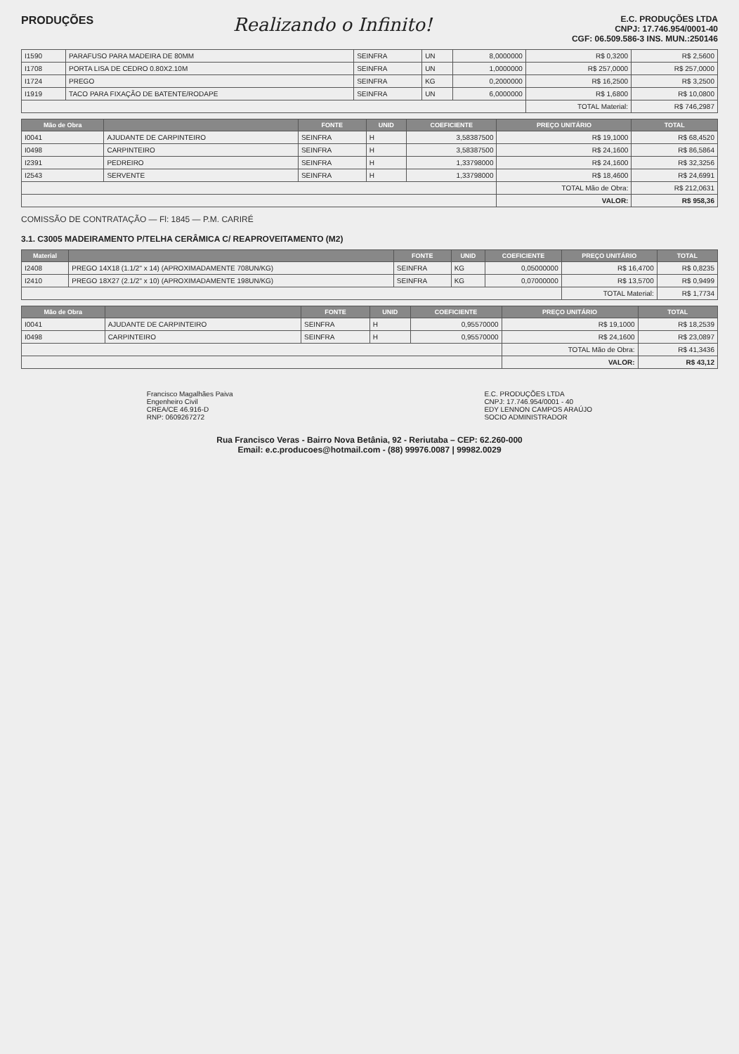PRODUÇÕES
Realizando o Infinito!
E.C. PRODUÇÕES LTDA
CNPJ: 17.746.954/0001-40
CGF: 06.509.586-3 INS. MUN.:250146
| I1590 | PARAFUSO PARA MADEIRA DE 80MM | SEINFRA | UN | 8,0000000 | R$ 0,3200 | R$ 2,5600 |
| I1708 | PORTA LISA DE CEDRO 0.80X2.10M | SEINFRA | UN | 1,0000000 | R$ 257,0000 | R$ 257,0000 |
| I1724 | PREGO | SEINFRA | KG | 0,2000000 | R$ 16,2500 | R$ 3,2500 |
| I1919 | TACO PARA FIXAÇÃO DE BATENTE/RODAPE | SEINFRA | UN | 6,0000000 | R$ 1,6800 | R$ 10,0800 |
| | | | | | TOTAL Material: | R$ 746,2987 |
| Mão de Obra | | FONTE | UNID | COEFICIENTE | PREÇO UNITÁRIO | TOTAL |
| --- | --- | --- | --- | --- | --- | --- |
| I0041 | AJUDANTE DE CARPINTEIRO | SEINFRA | H | 3,58387500 | R$ 19,1000 | R$ 68,4520 |
| I0498 | CARPINTEIRO | SEINFRA | H | 3,58387500 | R$ 24,1600 | R$ 86,5864 |
| I2391 | PEDREIRO | SEINFRA | H | 1,33798000 | R$ 24,1600 | R$ 32,3256 |
| I2543 | SERVENTE | SEINFRA | H | 1,33798000 | R$ 18,4600 | R$ 24,6991 |
| | | | | | TOTAL Mão de Obra: | R$ 212,0631 |
| | | | | | VALOR: | R$ 958,36 |
COMISSÃO DE CONTRATAÇÃO — Fl: 1845 — P.M. CARIRÉ
3.1. C3005 MADEIRAMENTO P/TELHA CERÂMICA C/ REAPROVEITAMENTO (M2)
| Material | | FONTE | UNID | COEFICIENTE | PREÇO UNITÁRIO | TOTAL |
| --- | --- | --- | --- | --- | --- | --- |
| I2408 | PREGO 14X18 (1.1/2" x 14) (APROXIMADAMENTE 708UN/KG) | SEINFRA | KG | 0,05000000 | R$ 16,4700 | R$ 0,8235 |
| I2410 | PREGO 18X27 (2.1/2" x 10) (APROXIMADAMENTE 198UN/KG) | SEINFRA | KG | 0,07000000 | R$ 13,5700 | R$ 0,9499 |
| | | | | | TOTAL Material: | R$ 1,7734 |
| Mão de Obra | | FONTE | UNID | COEFICIENTE | PREÇO UNITÁRIO | TOTAL |
| --- | --- | --- | --- | --- | --- | --- |
| I0041 | AJUDANTE DE CARPINTEIRO | SEINFRA | H | 0,95570000 | R$ 19,1000 | R$ 18,2539 |
| I0498 | CARPINTEIRO | SEINFRA | H | 0,95570000 | R$ 24,1600 | R$ 23,0897 |
| | | | | | TOTAL Mão de Obra: | R$ 41,3436 |
| | | | | | VALOR: | R$ 43,12 |
Francisco Magalhães Paiva
Engenheiro Civil
CREA/CE 46.916-D
RNP: 0609267272
E.C. PRODUÇÕES LTDA
CNPJ: 17.746.954/0001 - 40
EDY LENNON CAMPOS ARAÚJO
SOCIO ADMINISTRADOR
Rua Francisco Veras - Bairro Nova Betânia, 92 - Reriutaba – CEP: 62.260-000
Email: e.c.producoes@hotmail.com - (88) 99976.0087 | 99982.0029